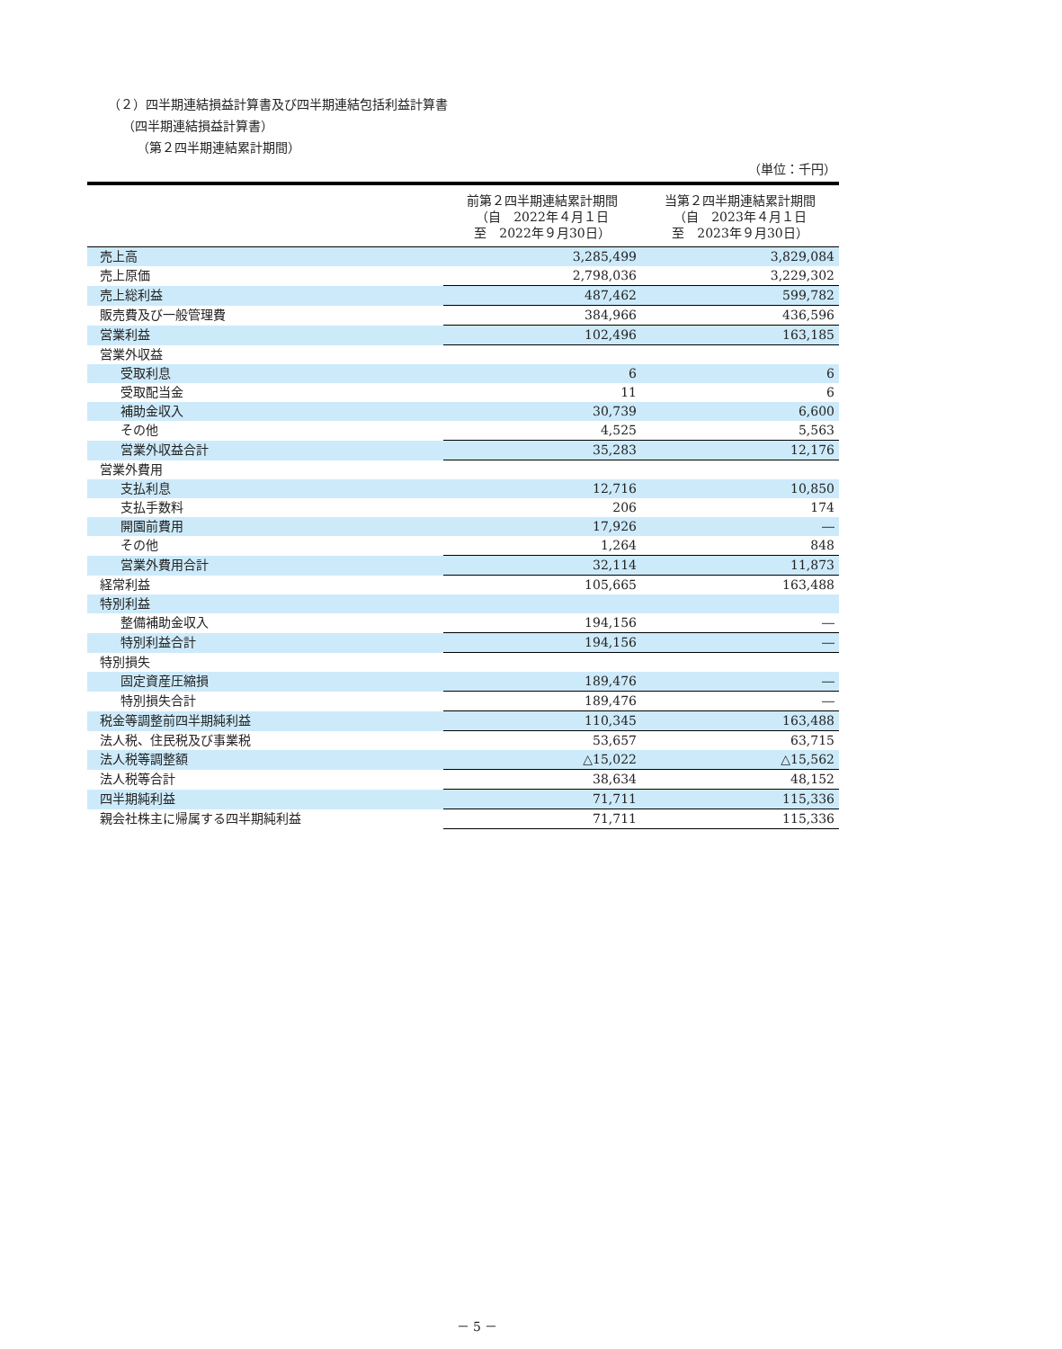（２）四半期連結損益計算書及び四半期連結包括利益計算書
（四半期連結損益計算書）
（第２四半期連結累計期間）
（単位：千円）
| | 前第２四半期連結累計期間 （自 2022年４月１日 至 2022年９月30日） | 当第２四半期連結累計期間 （自 2023年４月１日 至 2023年９月30日） |
| --- | --- | --- |
| 売上高 | 3,285,499 | 3,829,084 |
| 売上原価 | 2,798,036 | 3,229,302 |
| 売上総利益 | 487,462 | 599,782 |
| 販売費及び一般管理費 | 384,966 | 436,596 |
| 営業利益 | 102,496 | 163,185 |
| 営業外収益 | | |
| 受取利息 | 6 | 6 |
| 受取配当金 | 11 | 6 |
| 補助金収入 | 30,739 | 6,600 |
| その他 | 4,525 | 5,563 |
| 営業外収益合計 | 35,283 | 12,176 |
| 営業外費用 | | |
| 支払利息 | 12,716 | 10,850 |
| 支払手数料 | 206 | 174 |
| 開園前費用 | 17,926 | ― |
| その他 | 1,264 | 848 |
| 営業外費用合計 | 32,114 | 11,873 |
| 経常利益 | 105,665 | 163,488 |
| 特別利益 | | |
| 整備補助金収入 | 194,156 | ― |
| 特別利益合計 | 194,156 | ― |
| 特別損失 | | |
| 固定資産圧縮損 | 189,476 | ― |
| 特別損失合計 | 189,476 | ― |
| 税金等調整前四半期純利益 | 110,345 | 163,488 |
| 法人税、住民税及び事業税 | 53,657 | 63,715 |
| 法人税等調整額 | △15,022 | △15,562 |
| 法人税等合計 | 38,634 | 48,152 |
| 四半期純利益 | 71,711 | 115,336 |
| 親会社株主に帰属する四半期純利益 | 71,711 | 115,336 |
－ 5 －